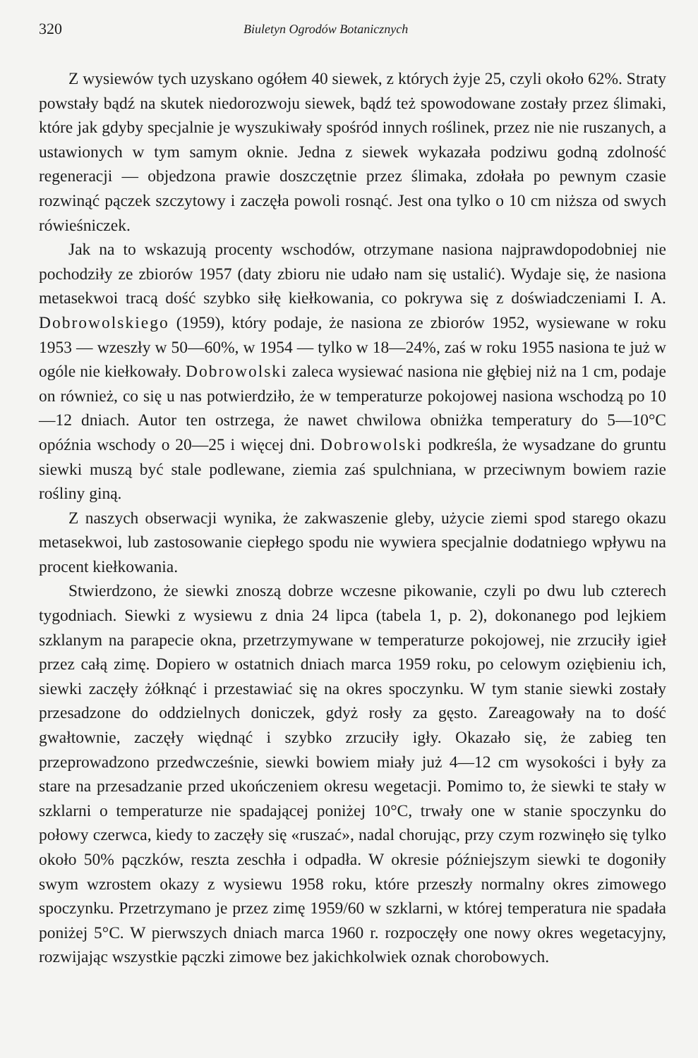320 Biuletyn Ogrodów Botanicznych
Z wysiewów tych uzyskano ogółem 40 siewek, z których żyje 25, czyli około 62%. Straty powstały bądź na skutek niedorozwoju siewek, bądź też spowodowane zostały przez ślimaki, które jak gdyby specjalnie je wyszukiwały spośród innych roślinek, przez nie nie ruszanych, a ustawionych w tym samym oknie. Jedna z siewek wykazała podziwu godną zdolność regeneracji — objedzona prawie doszczętnie przez ślimaka, zdołała po pewnym czasie rozwinąć pączek szczytowy i zaczęła powoli rosnąć. Jest ona tylko o 10 cm niższa od swych rówieśniczek.
Jak na to wskazują procenty wschodów, otrzymane nasiona najprawdopodobniej nie pochodziły ze zbiorów 1957 (daty zbioru nie udało nam się ustalić). Wydaje się, że nasiona metasekwoi tracą dość szybko siłę kiełkowania, co pokrywa się z doświadczeniami I. A. Dobrowolskiego (1959), który podaje, że nasiona ze zbiorów 1952, wysiewane w roku 1953 — wzeszły w 50—60%, w 1954 — tylko w 18—24%, zaś w roku 1955 nasiona te już w ogóle nie kiełkowały. Dobrowolski zaleca wysiewać nasiona nie głębiej niż na 1 cm, podaje on również, co się u nas potwierdziło, że w temperaturze pokojowej nasiona wschodzą po 10—12 dniach. Autor ten ostrzega, że nawet chwilowa obniżka temperatury do 5—10°C opóźnia wschody o 20—25 i więcej dni. Dobrowolski podkreśla, że wysadzane do gruntu siewki muszą być stale podlewane, ziemia zaś spulchniana, w przeciwnym bowiem razie rośliny giną.
Z naszych obserwacji wynika, że zakwaszenie gleby, użycie ziemi spod starego okazu metasekwoi, lub zastosowanie ciepłego spodu nie wywiera specjalnie dodatniego wpływu na procent kiełkowania.
Stwierdzono, że siewki znoszą dobrze wczesne pikowanie, czyli po dwu lub czterech tygodniach. Siewki z wysiewu z dnia 24 lipca (tabela 1, p. 2), dokonanego pod lejkiem szklanym na parapecie okna, przetrzymywane w temperaturze pokojowej, nie zrzuciły igieł przez całą zimę. Dopiero w ostatnich dniach marca 1959 roku, po celowym oziębieniu ich, siewki zaczęły żółknąć i przestawiać się na okres spoczynku. W tym stanie siewki zostały przesadzone do oddzielnych doniczek, gdyż rosły za gęsto. Zareagowały na to dość gwałtownie, zaczęły więdnąć i szybko zrzuciły igły. Okazało się, że zabieg ten przeprowadzono przedwcześnie, siewki bowiem miały już 4—12 cm wysokości i były za stare na przesadzanie przed ukończeniem okresu wegetacji. Pomimo to, że siewki te stały w szklarni o temperaturze nie spadającej poniżej 10°C, trwały one w stanie spoczynku do połowy czerwca, kiedy to zaczęły się «ruszać», nadal chorując, przy czym rozwinęło się tylko około 50% pączków, reszta zeschła i odpadła. W okresie późniejszym siewki te dogoniły swym wzrostem okazy z wysiewu 1958 roku, które przeszły normalny okres zimowego spoczynku. Przetrzymano je przez zimę 1959/60 w szklarni, w której temperatura nie spadała poniżej 5°C. W pierwszych dniach marca 1960 r. rozpoczęły one nowy okres wegetacyjny, rozwijając wszystkie pączki zimowe bez jakichkolwiek oznak chorobowych.